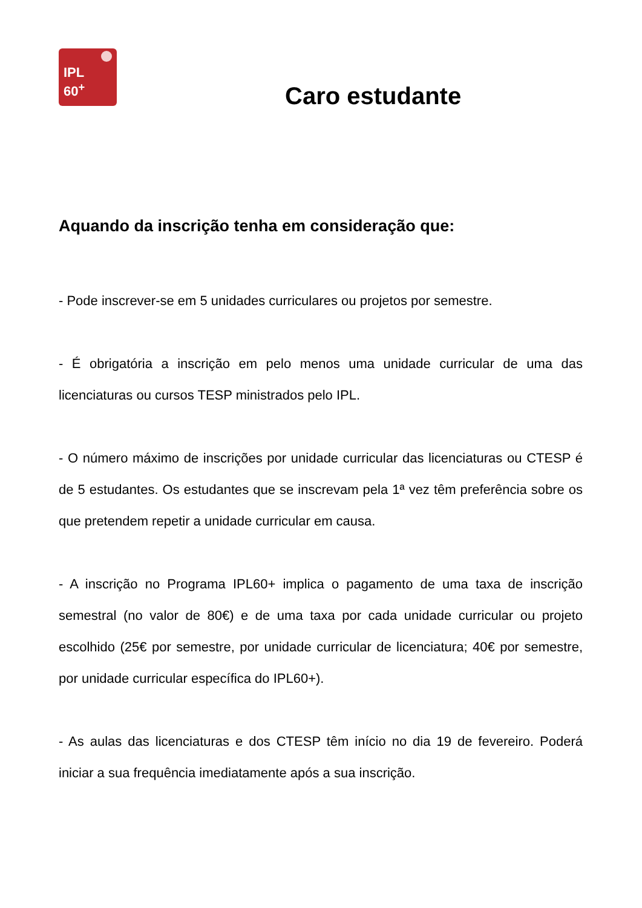IPL
60<sup>+</sup>
Caro estudante
Aquando da inscrição tenha em consideração que:
- Pode inscrever-se em 5 unidades curriculares ou projetos por semestre.
- É obrigatória a inscrição em pelo menos uma unidade curricular de uma das licenciaturas ou cursos TESP ministrados pelo IPL.
- O número máximo de inscrições por unidade curricular das licenciaturas ou CTESP é de 5 estudantes. Os estudantes que se inscrevam pela 1ª vez têm preferência sobre os que pretendem repetir a unidade curricular em causa.
- A inscrição no Programa IPL60+ implica o pagamento de uma taxa de inscrição semestral (no valor de 80€) e de uma taxa por cada unidade curricular ou projeto escolhido (25€ por semestre, por unidade curricular de licenciatura; 40€ por semestre, por unidade curricular específica do IPL60+).
- As aulas das licenciaturas e dos CTESP têm início no dia 19 de fevereiro. Poderá iniciar a sua frequência imediatamente após a sua inscrição.